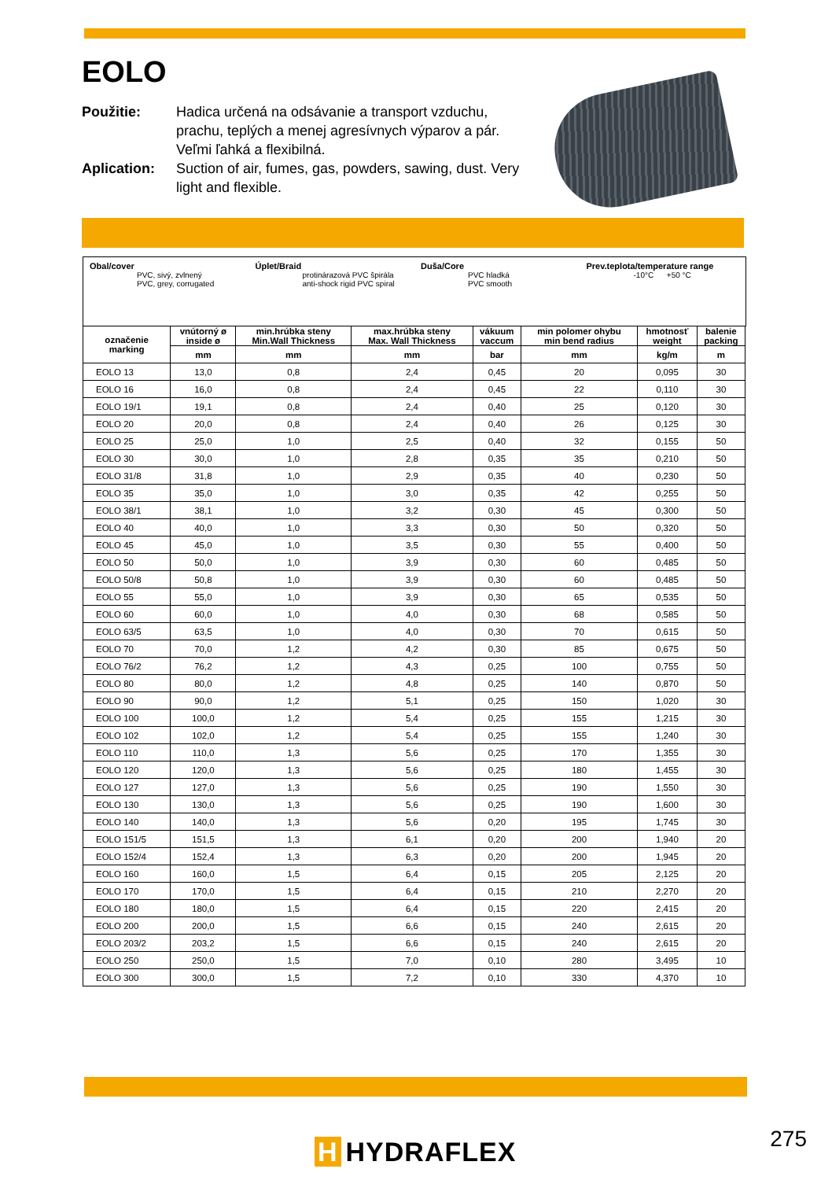EOLO
Použitie: Hadica určená na odsávanie a transport vzduchu, prachu, teplých a menej agresívnych výparov a pár. Veľmi ľahká a flexibilná.
Aplication: Suction of air, fumes, gas, powders, sawing, dust. Very light and flexible.
Obal/cover
PVC, sivý, zvlnený
PVC, grey, corrugated
Úplet/Braid
protinárazová PVC špirála
anti-shock rigid PVC spiral
Duša/Core
PVC hladká
PVC smooth
Prev.teplota/temperature range
-10°C +50 °C
| označenie marking | vnútorný ø inside ø | min.hrúbka steny Min.Wall Thickness | max.hrúbka steny Max. Wall Thickness | vákuum vaccum | min polomer ohybu min bend radius | hmotnosť weight | balenie packing |
| --- | --- | --- | --- | --- | --- | --- | --- |
| | mm | mm | mm | bar | mm | kg/m | m |
| EOLO 13 | 13,0 | 0,8 | 2,4 | 0,45 | 20 | 0,095 | 30 |
| EOLO 16 | 16,0 | 0,8 | 2,4 | 0,45 | 22 | 0,110 | 30 |
| EOLO 19/1 | 19,1 | 0,8 | 2,4 | 0,40 | 25 | 0,120 | 30 |
| EOLO 20 | 20,0 | 0,8 | 2,4 | 0,40 | 26 | 0,125 | 30 |
| EOLO 25 | 25,0 | 1,0 | 2,5 | 0,40 | 32 | 0,155 | 50 |
| EOLO 30 | 30,0 | 1,0 | 2,8 | 0,35 | 35 | 0,210 | 50 |
| EOLO 31/8 | 31,8 | 1,0 | 2,9 | 0,35 | 40 | 0,230 | 50 |
| EOLO 35 | 35,0 | 1,0 | 3,0 | 0,35 | 42 | 0,255 | 50 |
| EOLO 38/1 | 38,1 | 1,0 | 3,2 | 0,30 | 45 | 0,300 | 50 |
| EOLO 40 | 40,0 | 1,0 | 3,3 | 0,30 | 50 | 0,320 | 50 |
| EOLO 45 | 45,0 | 1,0 | 3,5 | 0,30 | 55 | 0,400 | 50 |
| EOLO 50 | 50,0 | 1,0 | 3,9 | 0,30 | 60 | 0,485 | 50 |
| EOLO 50/8 | 50,8 | 1,0 | 3,9 | 0,30 | 60 | 0,485 | 50 |
| EOLO 55 | 55,0 | 1,0 | 3,9 | 0,30 | 65 | 0,535 | 50 |
| EOLO 60 | 60,0 | 1,0 | 4,0 | 0,30 | 68 | 0,585 | 50 |
| EOLO 63/5 | 63,5 | 1,0 | 4,0 | 0,30 | 70 | 0,615 | 50 |
| EOLO 70 | 70,0 | 1,2 | 4,2 | 0,30 | 85 | 0,675 | 50 |
| EOLO 76/2 | 76,2 | 1,2 | 4,3 | 0,25 | 100 | 0,755 | 50 |
| EOLO 80 | 80,0 | 1,2 | 4,8 | 0,25 | 140 | 0,870 | 50 |
| EOLO 90 | 90,0 | 1,2 | 5,1 | 0,25 | 150 | 1,020 | 30 |
| EOLO 100 | 100,0 | 1,2 | 5,4 | 0,25 | 155 | 1,215 | 30 |
| EOLO 102 | 102,0 | 1,2 | 5,4 | 0,25 | 155 | 1,240 | 30 |
| EOLO 110 | 110,0 | 1,3 | 5,6 | 0,25 | 170 | 1,355 | 30 |
| EOLO 120 | 120,0 | 1,3 | 5,6 | 0,25 | 180 | 1,455 | 30 |
| EOLO 127 | 127,0 | 1,3 | 5,6 | 0,25 | 190 | 1,550 | 30 |
| EOLO 130 | 130,0 | 1,3 | 5,6 | 0,25 | 190 | 1,600 | 30 |
| EOLO 140 | 140,0 | 1,3 | 5,6 | 0,20 | 195 | 1,745 | 30 |
| EOLO 151/5 | 151,5 | 1,3 | 6,1 | 0,20 | 200 | 1,940 | 20 |
| EOLO 152/4 | 152,4 | 1,3 | 6,3 | 0,20 | 200 | 1,945 | 20 |
| EOLO 160 | 160,0 | 1,5 | 6,4 | 0,15 | 205 | 2,125 | 20 |
| EOLO 170 | 170,0 | 1,5 | 6,4 | 0,15 | 210 | 2,270 | 20 |
| EOLO 180 | 180,0 | 1,5 | 6,4 | 0,15 | 220 | 2,415 | 20 |
| EOLO 200 | 200,0 | 1,5 | 6,6 | 0,15 | 240 | 2,615 | 20 |
| EOLO 203/2 | 203,2 | 1,5 | 6,6 | 0,15 | 240 | 2,615 | 20 |
| EOLO 250 | 250,0 | 1,5 | 7,0 | 0,10 | 280 | 3,495 | 10 |
| EOLO 300 | 300,0 | 1,5 | 7,2 | 0,10 | 330 | 4,370 | 10 |
H HYDRAFLEX 275